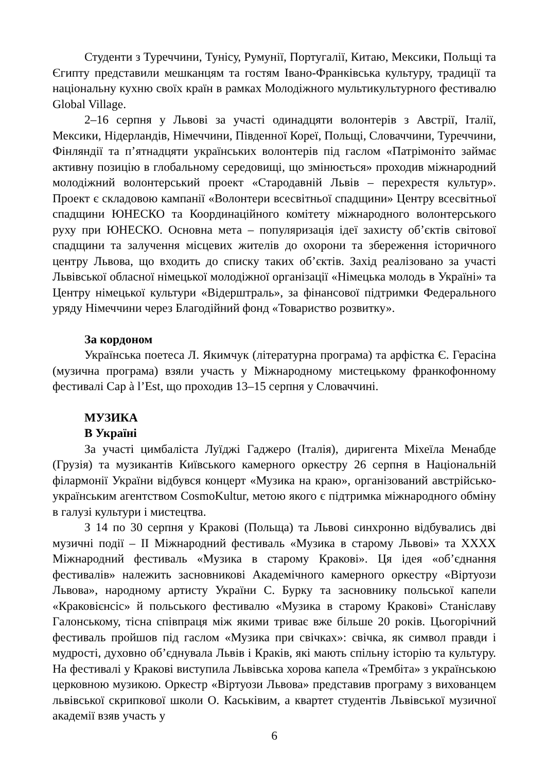Студенти з Туреччини, Тунісу, Румунії, Португалії, Китаю, Мексики, Польщі та Єгипту представили мешканцям та гостям Івано-Франківська культуру, традиції та національну кухню своїх країн в рамках Молодіжного мультикультурного фестивалю Global Village.
2–16 серпня у Львові за участі одинадцяти волонтерів з Австрії, Італії, Мексики, Нідерландів, Німеччини, Південної Кореї, Польщі, Словаччини, Туреччини, Фінляндії та п’ятнадцяти українських волонтерів під гаслом «Патрімоніто займає активну позицію в глобальному середовищі, що змінюється» проходив міжнародний молодіжний волонтерський проект «Стародавній Львів – перехрестя культур». Проект є складовою кампанії «Волонтери всесвітньої спадщини» Центру всесвітньої спадщини ЮНЕСКО та Координаційного комітету міжнародного волонтерського руху при ЮНЕСКО. Основна мета – популяризація ідеї захисту об’єктів світової спадщини та залучення місцевих жителів до охорони та збереження історичного центру Львова, що входить до списку таких об’єктів. Захід реалізовано за участі Львівської обласної німецької молодіжної організації «Німецька молодь в Україні» та Центру німецької культури «Відерштраль», за фінансової підтримки Федерального уряду Німеччини через Благодійний фонд «Товариство розвитку».
За кордоном
Українська поетеса Л. Якимчук (літературна програма) та арфістка Є. Герасіна (музична програма) взяли участь у Міжнародному мистецькому франкофонному фестивалі Cap à l’Est, що проходив 13–15 серпня у Словаччині.
МУЗИКА
В Україні
За участі цимбаліста Луїджі Гаджеро (Італія), диригента Міхеїла Менабде (Грузія) та музикантів Київського камерного оркестру 26 серпня в Національній філармонії України відбувся концерт «Музика на краю», організований австрійсько-українським агентством CosmoKultur, метою якого є підтримка міжнародного обміну в галузі культури і мистецтва.
З 14 по 30 серпня у Кракові (Польща) та Львові синхронно відбувались дві музичні події – ІІ Міжнародний фестиваль «Музика в старому Львові» та ХХХХ Міжнародний фестиваль «Музика в старому Кракові». Ця ідея «об’єднання фестивалів» належить засновникові Академічного камерного оркестру «Віртуози Львова», народному артисту України С. Бурку та засновнику польської капели «Краковієнсіс» й польського фестивалю «Музика в старому Кракові» Станіславу Галонському, тісна співпраця між якими триває вже більше 20 років. Цьогорічний фестиваль пройшов під гаслом «Музика при свічках»: свічка, як символ правди і мудрості, духовно об’єднувала Львів і Краків, які мають спільну історію та культуру. На фестивалі у Кракові виступила Львівська хорова капела «Трембіта» з українською церковною музикою. Оркестр «Віртуози Львова» представив програму з вихованцем львівської скрипкової школи О. Каськівим, а квартет студентів Львівської музичної академії взяв участь у
6